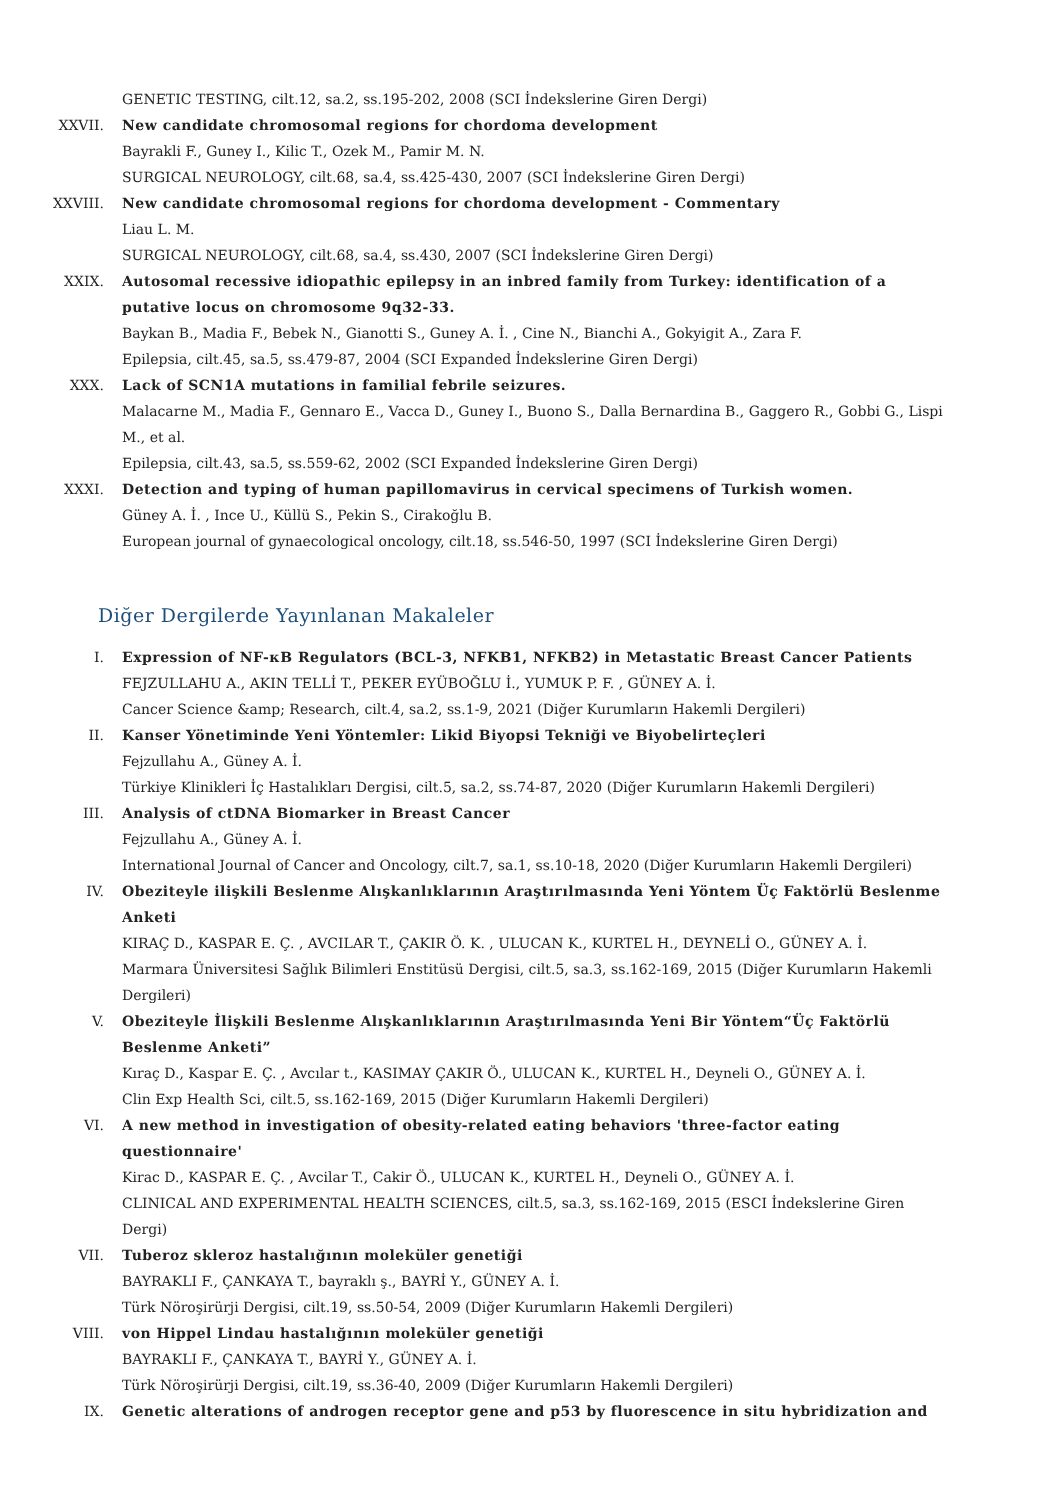GENETIC TESTING, cilt.12, sa.2, ss.195-202, 2008 (SCI İndekslerine Giren Dergi)
XXVII. New candidate chromosomal regions for chordoma development
Bayrakli F., Guney I., Kilic T., Ozek M., Pamir M. N.
SURGICAL NEUROLOGY, cilt.68, sa.4, ss.425-430, 2007 (SCI İndekslerine Giren Dergi)
XXVIII. New candidate chromosomal regions for chordoma development - Commentary
Liau L. M.
SURGICAL NEUROLOGY, cilt.68, sa.4, ss.430, 2007 (SCI İndekslerine Giren Dergi)
XXIX. Autosomal recessive idiopathic epilepsy in an inbred family from Turkey: identification of a putative locus on chromosome 9q32-33.
Baykan B., Madia F., Bebek N., Gianotti S., Guney A. İ. , Cine N., Bianchi A., Gokyigit A., Zara F.
Epilepsia, cilt.45, sa.5, ss.479-87, 2004 (SCI Expanded İndekslerine Giren Dergi)
XXX. Lack of SCN1A mutations in familial febrile seizures.
Malacarne M., Madia F., Gennaro E., Vacca D., Guney I., Buono S., Dalla Bernardina B., Gaggero R., Gobbi G., Lispi M., et al.
Epilepsia, cilt.43, sa.5, ss.559-62, 2002 (SCI Expanded İndekslerine Giren Dergi)
XXXI. Detection and typing of human papillomavirus in cervical specimens of Turkish women.
Güney A. İ. , Ince U., Küllü S., Pekin S., Cirakoğlu B.
European journal of gynaecological oncology, cilt.18, ss.546-50, 1997 (SCI İndekslerine Giren Dergi)
Diğer Dergilerde Yayınlanan Makaleler
I. Expression of NF-κB Regulators (BCL-3, NFKB1, NFKB2) in Metastatic Breast Cancer Patients
FEJZULLAHU A., AKIN TELLİ T., PEKER EYÜBOĞLU İ., YUMUK P. F. , GÜNEY A. İ.
Cancer Science &amp; Research, cilt.4, sa.2, ss.1-9, 2021 (Diğer Kurumların Hakemli Dergileri)
II. Kanser Yönetiminde Yeni Yöntemler: Likid Biyopsi Tekniği ve Biyobelirteçleri
Fejzullahu A., Güney A. İ.
Türkiye Klinikleri İç Hastalıkları Dergisi, cilt.5, sa.2, ss.74-87, 2020 (Diğer Kurumların Hakemli Dergileri)
III. Analysis of ctDNA Biomarker in Breast Cancer
Fejzullahu A., Güney A. İ.
International Journal of Cancer and Oncology, cilt.7, sa.1, ss.10-18, 2020 (Diğer Kurumların Hakemli Dergileri)
IV. Obeziteyle ilişkili Beslenme Alışkanlıklarının Araştırılmasında Yeni Yöntem Üç Faktörlü Beslenme Anketi
KIRAÇ D., KASPAR E. Ç. , AVCILAR T., ÇAKIR Ö. K. , ULUCAN K., KURTEL H., DEYNELİ O., GÜNEY A. İ.
Marmara Üniversitesi Sağlık Bilimleri Enstitüsü Dergisi, cilt.5, sa.3, ss.162-169, 2015 (Diğer Kurumların Hakemli Dergileri)
V. Obeziteyle İlişkili Beslenme Alışkanlıklarının Araştırılmasında Yeni Bir Yöntem“Üç Faktörlü Beslenme Anketi”
Kıraç D., Kaspar E. Ç. , Avcılar t., KASIMAY ÇAKIR Ö., ULUCAN K., KURTEL H., Deyneli O., GÜNEY A. İ.
Clin Exp Health Sci, cilt.5, ss.162-169, 2015 (Diğer Kurumların Hakemli Dergileri)
VI. A new method in investigation of obesity-related eating behaviors 'three-factor eating questionnaire'
Kirac D., KASPAR E. Ç. , Avcilar T., Cakir Ö., ULUCAN K., KURTEL H., Deyneli O., GÜNEY A. İ.
CLINICAL AND EXPERIMENTAL HEALTH SCIENCES, cilt.5, sa.3, ss.162-169, 2015 (ESCI İndekslerine Giren Dergi)
VII. Tuberoz skleroz hastalığının moleküler genetiği
BAYRAKLI F., ÇANKAYA T., bayraklı ş., BAYRİ Y., GÜNEY A. İ.
Türk Nöroşirürji Dergisi, cilt.19, ss.50-54, 2009 (Diğer Kurumların Hakemli Dergileri)
VIII. von Hippel Lindau hastalığının moleküler genetiği
BAYRAKLI F., ÇANKAYA T., BAYRİ Y., GÜNEY A. İ.
Türk Nöroşirürji Dergisi, cilt.19, ss.36-40, 2009 (Diğer Kurumların Hakemli Dergileri)
IX. Genetic alterations of androgen receptor gene and p53 by fluorescence in situ hybridization and